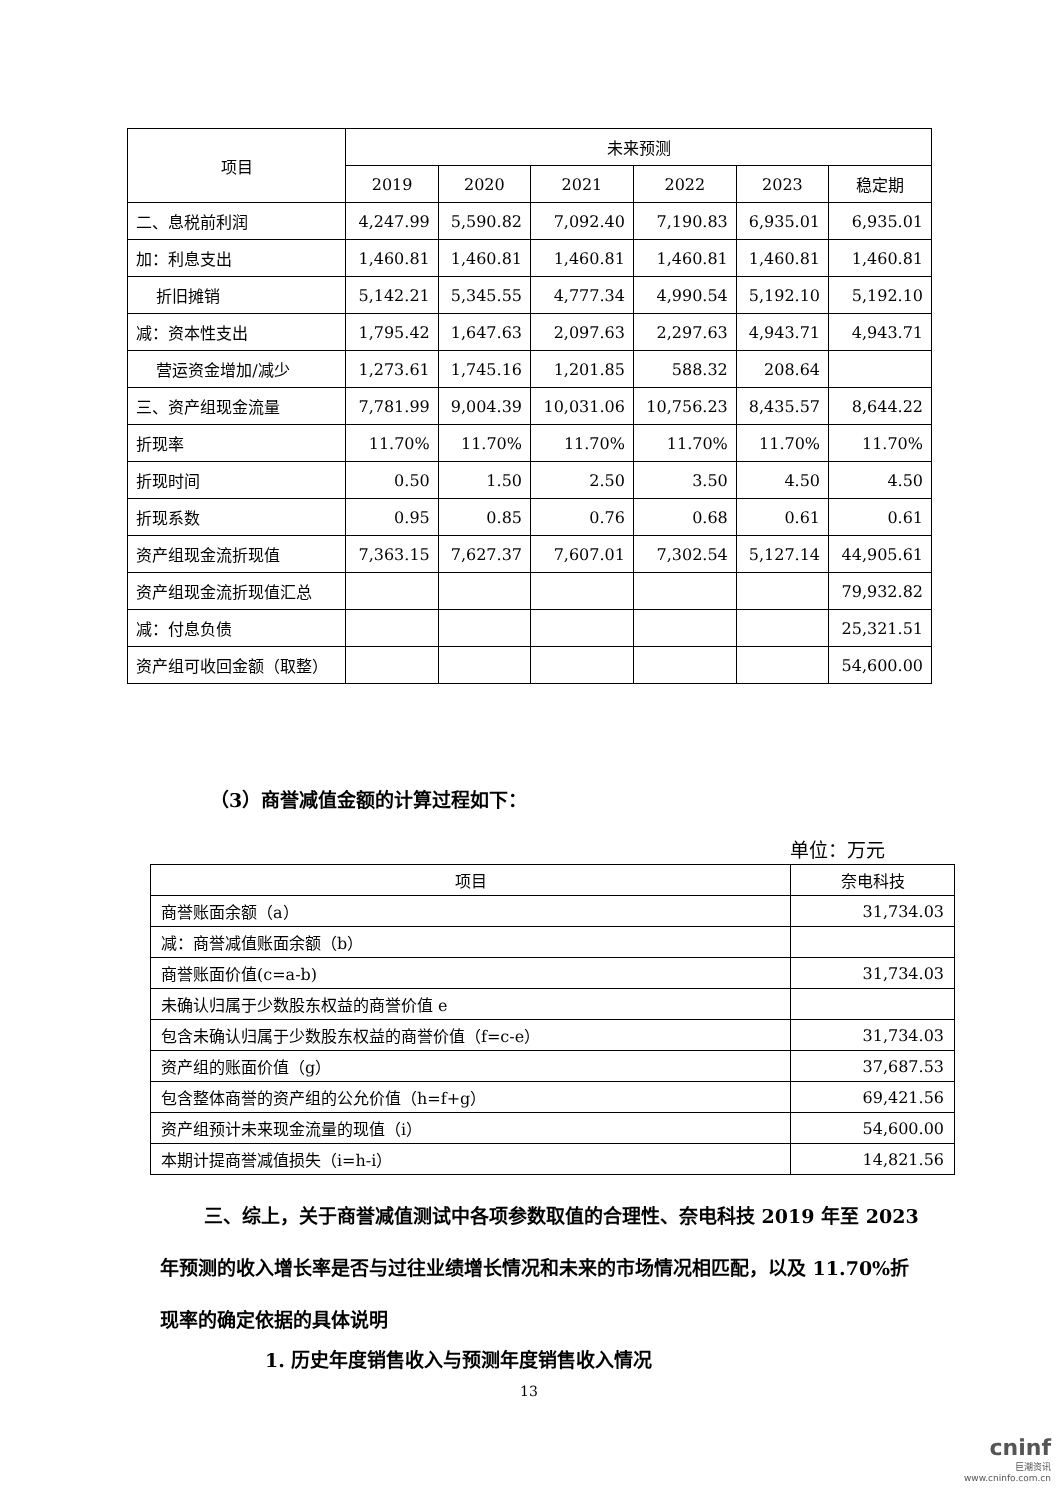| 项目 | 未来预测 | | | | | |
| --- | --- | --- | --- | --- | --- | --- |
| | 2019 | 2020 | 2021 | 2022 | 2023 | 稳定期 |
| 二、息税前利润 | 4,247.99 | 5,590.82 | 7,092.40 | 7,190.83 | 6,935.01 | 6,935.01 |
| 加：利息支出 | 1,460.81 | 1,460.81 | 1,460.81 | 1,460.81 | 1,460.81 | 1,460.81 |
| 折旧摊销 | 5,142.21 | 5,345.55 | 4,777.34 | 4,990.54 | 5,192.10 | 5,192.10 |
| 减：资本性支出 | 1,795.42 | 1,647.63 | 2,097.63 | 2,297.63 | 4,943.71 | 4,943.71 |
| 营运资金增加/减少 | 1,273.61 | 1,745.16 | 1,201.85 | 588.32 | 208.64 | |
| 三、资产组现金流量 | 7,781.99 | 9,004.39 | 10,031.06 | 10,756.23 | 8,435.57 | 8,644.22 |
| 折现率 | 11.70% | 11.70% | 11.70% | 11.70% | 11.70% | 11.70% |
| 折现时间 | 0.50 | 1.50 | 2.50 | 3.50 | 4.50 | 4.50 |
| 折现系数 | 0.95 | 0.85 | 0.76 | 0.68 | 0.61 | 0.61 |
| 资产组现金流折现值 | 7,363.15 | 7,627.37 | 7,607.01 | 7,302.54 | 5,127.14 | 44,905.61 |
| 资产组现金流折现值汇总 | | | | | | 79,932.82 |
| 减：付息负债 | | | | | | 25,321.51 |
| 资产组可收回金额（取整） | | | | | | 54,600.00 |
（3）商誉减值金额的计算过程如下：
单位：万元
| 项目 | 奈电科技 |
| --- | --- |
| 商誉账面余额（a） | 31,734.03 |
| 减：商誉减值账面余额（b） | |
| 商誉账面价值(c=a-b) | 31,734.03 |
| 未确认归属于少数股东权益的商誉价值 e | |
| 包含未确认归属于少数股东权益的商誉价值（f=c-e） | 31,734.03 |
| 资产组的账面价值（g） | 37,687.53 |
| 包含整体商誉的资产组的公允价值（h=f+g） | 69,421.56 |
| 资产组预计未来现金流量的现值（i） | 54,600.00 |
| 本期计提商誉减值损失（i=h-i） | 14,821.56 |
三、综上，关于商誉减值测试中各项参数取值的合理性、奈电科技 2019 年至 2023 年预测的收入增长率是否与过往业绩增长情况和未来的市场情况相匹配，以及 11.70%折现率的确定依据的具体说明
1. 历史年度销售收入与预测年度销售收入情况
13
cninf
巨潮资讯
www.cninfo.com.cn